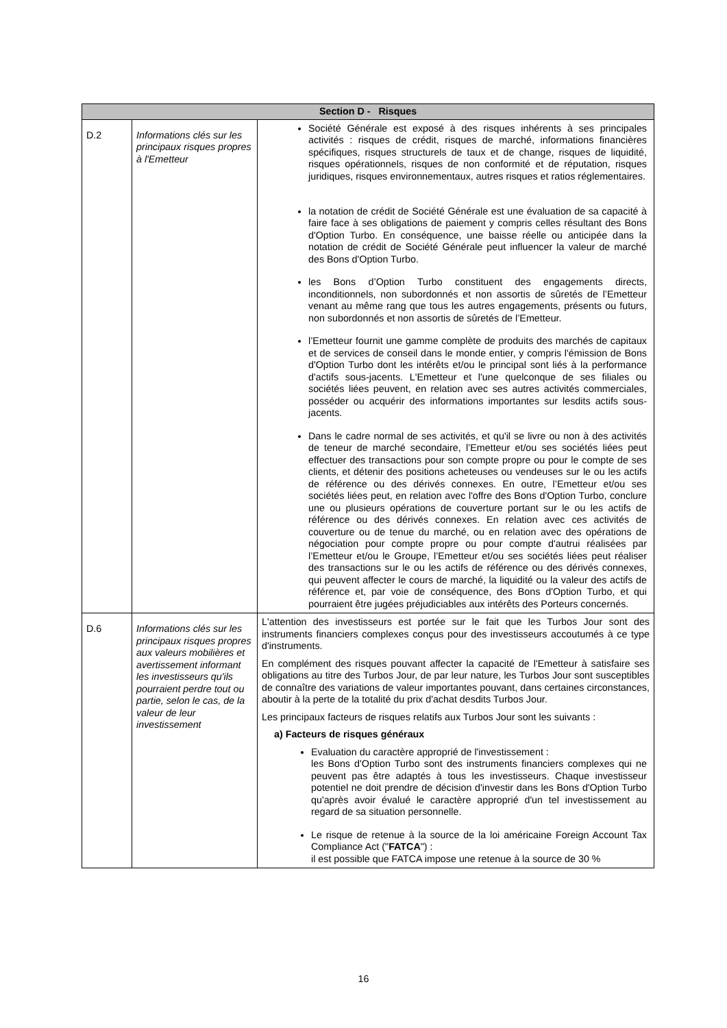| Section D - Risques | | |
| --- | --- | --- |
| D.2 | Informations clés sur les principaux risques propres à l'Emetteur | Société Générale est exposé à des risques inhérents à ses principales activités : risques de crédit, risques de marché, informations financières spécifiques, risques structurels de taux et de change, risques de liquidité, risques opérationnels, risques de non conformité et de réputation, risques juridiques, risques environnementaux, autres risques et ratios réglementaires. la notation de crédit de Société Générale est une évaluation de sa capacité à faire face à ses obligations de paiement y compris celles résultant des Bons d'Option Turbo. En conséquence, une baisse réelle ou anticipée dans la notation de crédit de Société Générale peut influencer la valeur de marché des Bons d'Option Turbo. les Bons d’Option Turbo constituent des engagements directs, inconditionnels, non subordonnés et non assortis de sûretés de l’Emetteur venant au même rang que tous les autres engagements, présents ou futurs, non subordonnés et non assortis de sûretés de l’Emetteur. l’Emetteur fournit une gamme complète de produits des marchés de capitaux et de services de conseil dans le monde entier, y compris l'émission de Bons d'Option Turbo dont les intérêts et/ou le principal sont liés à la performance d'actifs sous-jacents. L'Emetteur et l'une quelconque de ses filiales ou sociétés liées peuvent, en relation avec ses autres activités commerciales, posséder ou acquérir des informations importantes sur lesdits actifs sous-jacents. Dans le cadre normal de ses activités, et qu'il se livre ou non à des activités de teneur de marché secondaire, l’Emetteur et/ou ses sociétés liées peut effectuer des transactions pour son compte propre ou pour le compte de ses clients, et détenir des positions acheteuses ou vendeuses sur le ou les actifs de référence ou des dérivés connexes. En outre, l’Emetteur et/ou ses sociétés liées peut, en relation avec l'offre des Bons d'Option Turbo, conclure une ou plusieurs opérations de couverture portant sur le ou les actifs de référence ou des dérivés connexes. En relation avec ces activités de couverture ou de tenue du marché, ou en relation avec des opérations de négociation pour compte propre ou pour compte d'autrui réalisées par l’Emetteur et/ou le Groupe, l’Emetteur et/ou ses sociétés liées peut réaliser des transactions sur le ou les actifs de référence ou des dérivés connexes, qui peuvent affecter le cours de marché, la liquidité ou la valeur des actifs de référence et, par voie de conséquence, des Bons d'Option Turbo, et qui pourraient être jugées préjudiciables aux intérêts des Porteurs concernés. |
| D.6 | Informations clés sur les principaux risques propres aux valeurs mobilières et avertissement informant les investisseurs qu'ils pourraient perdre tout ou partie, selon le cas, de la valeur de leur investissement | L'attention des investisseurs est portée sur le fait que les Turbos Jour sont des instruments financiers complexes conçus pour des investisseurs accoutumés à ce type d'instruments. En complément des risques pouvant affecter la capacité de l'Emetteur à satisfaire ses obligations au titre des Turbos Jour, de par leur nature, les Turbos Jour sont susceptibles de connaître des variations de valeur importantes pouvant, dans certaines circonstances, aboutir à la perte de la totalité du prix d'achat desdits Turbos Jour. Les principaux facteurs de risques relatifs aux Turbos Jour sont les suivants : a) Facteurs de risques généraux Evaluation du caractère approprié de l'investissement : les Bons d'Option Turbo sont des instruments financiers complexes qui ne peuvent pas être adaptés à tous les investisseurs. Chaque investisseur potentiel ne doit prendre de décision d'investir dans les Bons d'Option Turbo qu'après avoir évalué le caractère approprié d'un tel investissement au regard de sa situation personnelle. Le risque de retenue à la source de la loi américaine Foreign Account Tax Compliance Act (" FATCA ") : il est possible que FATCA impose une retenue à la source de 30 % |
16